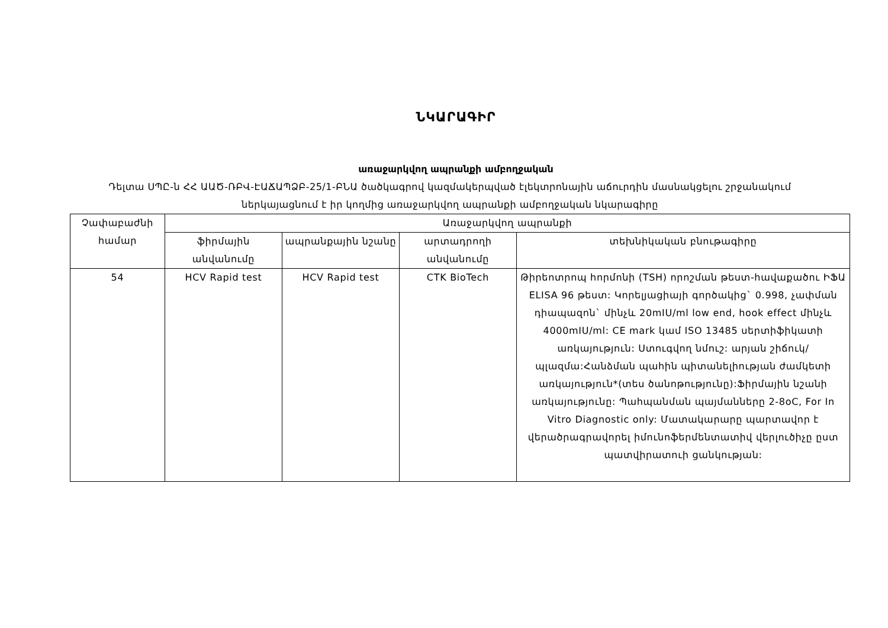ՆԿԱՐԱԳԻՐ
առաջարկվող ապրանքի ամբողջական
Դելտա ՍՊԸ-ն ՀՀ ԱԱԾ-ՌԲՎ-ԷԱՃԱՊՁԲ-25/1-ԲՆԱ ծածկագրով կազմակերպված էլեկտրոնային աճուրդին մասնակցելու շրջանակում ներկայացնում է իր կողմից առաջարկվող ապրանքի ամբողջական նկարագիրը
| Չափաբաժնի համար | Առաջարկվող ապրանքի | | | |
| --- | --- | --- | --- | --- |
| | ֆիրմային անվանումը | ապրանքային նշանը | արտադրողի անվանումը | տեխնիկական բնութագիրը |
| 54 | HCV Rapid test | HCV Rapid test | CTK BioTech | Թիրեոտրոպ հորմոնի (TSH) որոշման թեստ-հավաքածու ԻՖԱ ELISA 96 թեստ: Կորելյացիայի գործակից` 0.998, չափման դիապազոն` մինչև 20mIU/ml low end, hook effect մինչև 4000mIU/ml: CE mark կամ ISO 13485 սերտիֆիկատի առկայություն: Ստուգվող նմուշ: արյան շիճուկ/պլազմա:Հանձման պահին պիտանելիության ժամկետի առկայություն*(տես ծանոթությունը):Ֆիրմային նշանի առկայությունը: Պահպանման պայմանները 2-8oC, For In Vitro Diagnostic only: Մատակարարը պարտավոր է վերածրագրավորել իմունոֆերմենտատիվ վերլուծիչը ըստ պատվիրատուի ցանկության: |